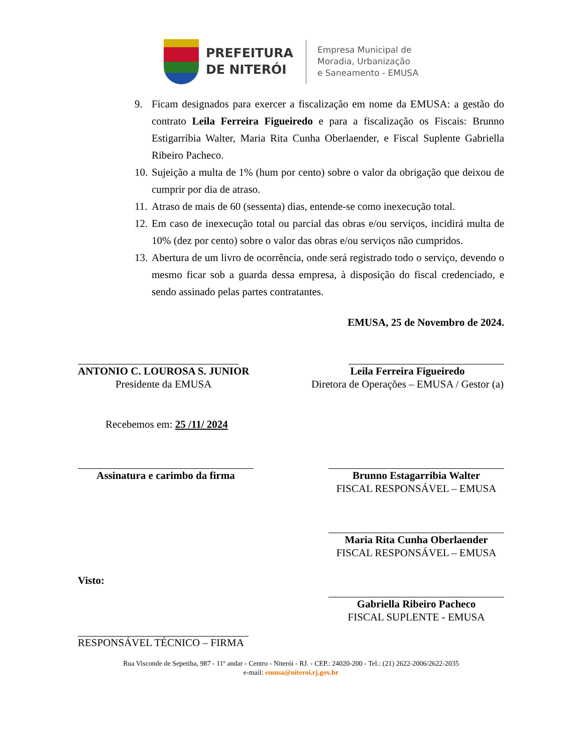PREFEITURA
DE NITERÓI
Empresa Municipal de
Moradia, Urbanização
e Saneamento - EMUSA
9. Ficam designados para exercer a fiscalização em nome da EMUSA: a gestão do contrato Leila Ferreira Figueiredo e para a fiscalização os Fiscais: Brunno Estigarríbia Walter, Maria Rita Cunha Oberlaender, e Fiscal Suplente Gabriella Ribeiro Pacheco.
10. Sujeição a multa de 1% (hum por cento) sobre o valor da obrigação que deixou de cumprir por dia de atraso.
11. Atraso de mais de 60 (sessenta) dias, entende-se como inexecução total.
12. Em caso de inexecução total ou parcial das obras e/ou serviços, incidirá multa de 10% (dez por cento) sobre o valor das obras e/ou serviços não cumpridos.
13. Abertura de um livro de ocorrência, onde será registrado todo o serviço, devendo o mesmo ficar sob a guarda dessa empresa, à disposição do fiscal credenciado, e sendo assinado pelas partes contratantes.
EMUSA, 25 de Novembro de 2024.
ANTONIO C. LOUROSA S. JUNIOR
Presidente da EMUSA
Leila Ferreira Figueiredo
Diretora de Operações – EMUSA / Gestor (a)
Recebemos em: 25 /11/ 2024
Assinatura e carimbo da firma Brunno Estagarribia Walter
FISCAL RESPONSÁVEL – EMUSA
Maria Rita Cunha Oberlaender
FISCAL RESPONSÁVEL – EMUSA
Visto:
Gabriella Ribeiro Pacheco
FISCAL SUPLENTE - EMUSA
RESPONSÁVEL TÉCNICO – FIRMA
Rua Visconde de Sepetiba, 987 - 11º andar - Centro - Niterói - RJ. - CEP.: 24020-200 - Tel.: (21) 2622-2006/2622-2035
e-mail: emusa@niteroi.rj.gov.br